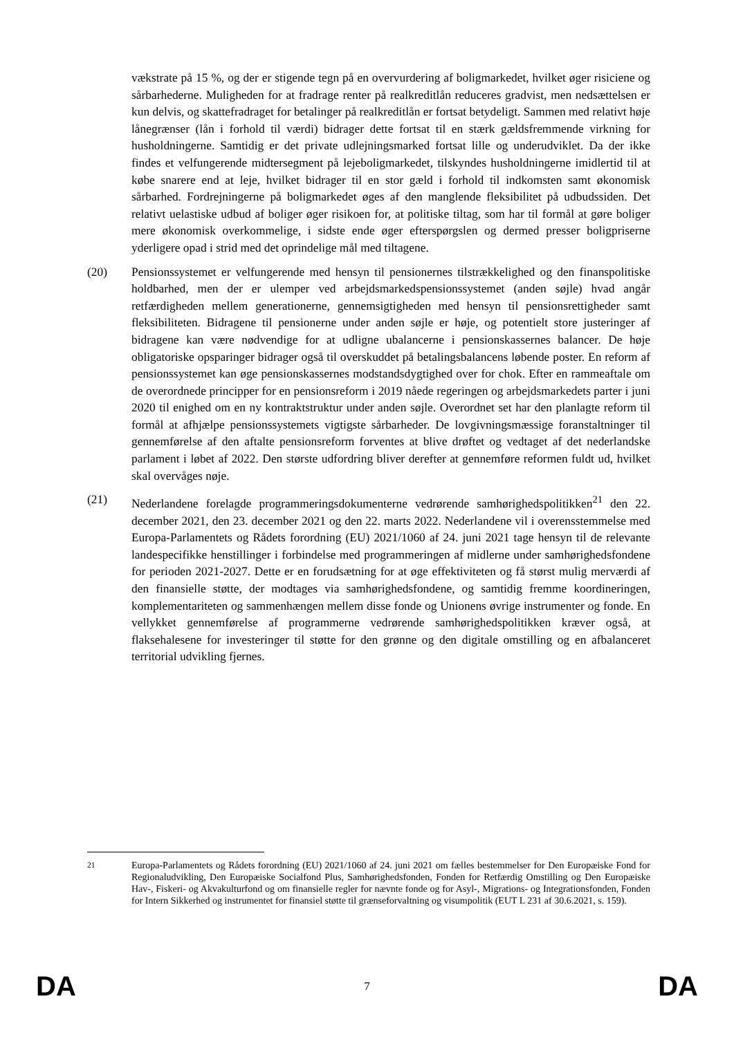vækstrate på 15 %, og der er stigende tegn på en overvurdering af boligmarkedet, hvilket øger risiciene og sårbarhederne. Muligheden for at fradrage renter på realkreditlån reduceres gradvist, men nedsættelsen er kun delvis, og skattefradraget for betalinger på realkreditlån er fortsat betydeligt. Sammen med relativt høje lånegrænser (lån i forhold til værdi) bidrager dette fortsat til en stærk gældsfremmende virkning for husholdningerne. Samtidig er det private udlejningsmarked fortsat lille og underudviklet. Da der ikke findes et velfungerende midtersegment på lejeboligmarkedet, tilskyndes husholdningerne imidlertid til at købe snarere end at leje, hvilket bidrager til en stor gæld i forhold til indkomsten samt økonomisk sårbarhed. Fordrejningerne på boligmarkedet øges af den manglende fleksibilitet på udbudssiden. Det relativt uelastiske udbud af boliger øger risikoen for, at politiske tiltag, som har til formål at gøre boliger mere økonomisk overkommelige, i sidste ende øger efterspørgslen og dermed presser boligpriserne yderligere opad i strid med det oprindelige mål med tiltagene.
(20) Pensionssystemet er velfungerende med hensyn til pensionernes tilstrækkelighed og den finanspolitiske holdbarhed, men der er ulemper ved arbejdsmarkedspensionssystemet (anden søjle) hvad angår retfærdigheden mellem generationerne, gennemsigtigheden med hensyn til pensionsrettigheder samt fleksibiliteten. Bidragene til pensionerne under anden søjle er høje, og potentielt store justeringer af bidragene kan være nødvendige for at udligne ubalancerne i pensionskassernes balancer. De høje obligatoriske opsparinger bidrager også til overskuddet på betalingsbalancens løbende poster. En reform af pensionssystemet kan øge pensionskassernes modstandsdygtighed over for chok. Efter en rammeaftale om de overordnede principper for en pensionsreform i 2019 nåede regeringen og arbejdsmarkedets parter i juni 2020 til enighed om en ny kontraktstruktur under anden søjle. Overordnet set har den planlagte reform til formål at afhjælpe pensionssystemets vigtigste sårbarheder. De lovgivningsmæssige foranstaltninger til gennemførelse af den aftalte pensionsreform forventes at blive drøftet og vedtaget af det nederlandske parlament i løbet af 2022. Den største udfordring bliver derefter at gennemføre reformen fuldt ud, hvilket skal overvåges nøje.
(21) Nederlandene forelagde programmeringsdokumenterne vedrørende samhørighedspolitikken<sup>21</sup> den 22. december 2021, den 23. december 2021 og den 22. marts 2022. Nederlandene vil i overensstemmelse med Europa-Parlamentets og Rådets forordning (EU) 2021/1060 af 24. juni 2021 tage hensyn til de relevante landespecifikke henstillinger i forbindelse med programmeringen af midlerne under samhørighedsfondene for perioden 2021-2027. Dette er en forudsætning for at øge effektiviteten og få størst mulig merværdi af den finansielle støtte, der modtages via samhørighedsfondene, og samtidig fremme koordineringen, komplementariteten og sammenhængen mellem disse fonde og Unionens øvrige instrumenter og fonde. En vellykket gennemførelse af programmerne vedrørende samhørighedspolitikken kræver også, at flaksehalesene for investeringer til støtte for den grønne og den digitale omstilling og en afbalanceret territorial udvikling fjernes.
<sup>21</sup> Europa-Parlamentets og Rådets forordning (EU) 2021/1060 af 24. juni 2021 om fælles bestemmelser for Den Europæiske Fond for Regionaludvikling, Den Europæiske Socialfond Plus, Samhørighedsfonden, Fonden for Retfærdig Omstilling og Den Europæiske Hav-, Fiskeri- og Akvakulturfond og om finansielle regler for nævnte fonde og for Asyl-, Migrations- og Integrationsfonden, Fonden for Intern Sikkerhed og instrumentet for finansiel støtte til grænseforvaltning og visumpolitik (EUT L 231 af 30.6.2021, s. 159).
DA 7 DA